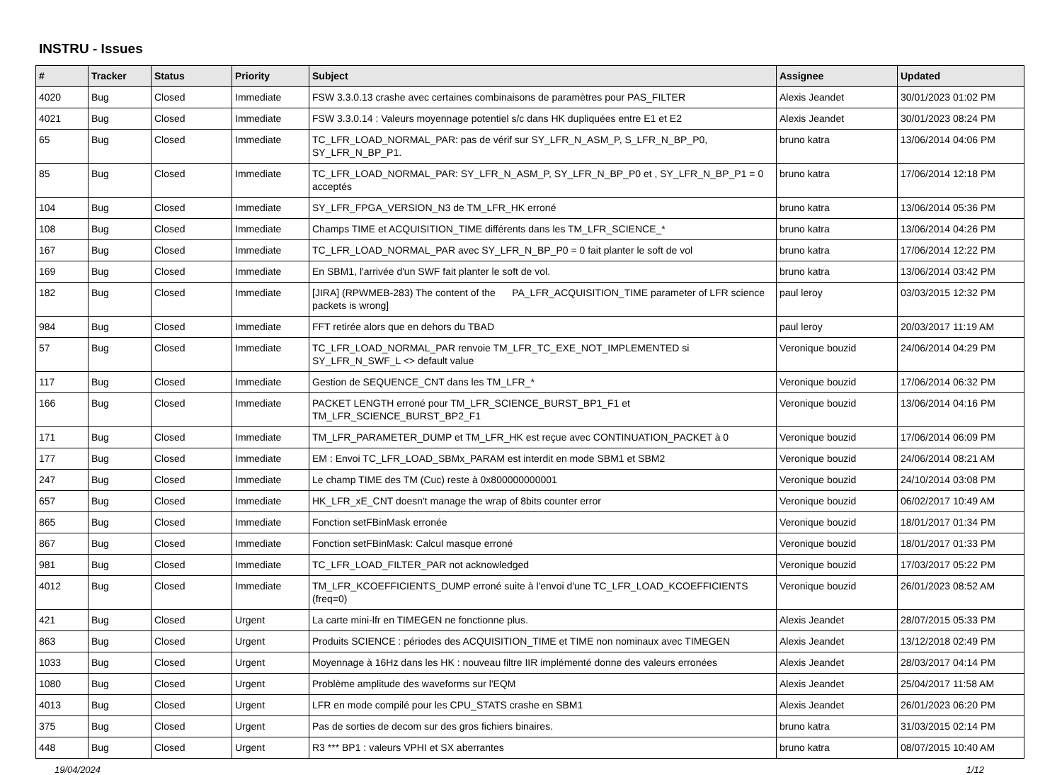INSTRU - Issues
| # | Tracker | Status | Priority | Subject | Assignee | Updated |
| --- | --- | --- | --- | --- | --- | --- |
| 4020 | Bug | Closed | Immediate | FSW 3.3.0.13 crashe avec certaines combinaisons de paramètres pour PAS_FILTER | Alexis Jeandet | 30/01/2023 01:02 PM |
| 4021 | Bug | Closed | Immediate | FSW 3.3.0.14 : Valeurs moyennage potentiel s/c dans HK dupliquées entre E1 et E2 | Alexis Jeandet | 30/01/2023 08:24 PM |
| 65 | Bug | Closed | Immediate | TC_LFR_LOAD_NORMAL_PAR: pas de vérif sur SY_LFR_N_ASM_P, S_LFR_N_BP_P0, SY_LFR_N_BP_P1. | bruno katra | 13/06/2014 04:06 PM |
| 85 | Bug | Closed | Immediate | TC_LFR_LOAD_NORMAL_PAR: SY_LFR_N_ASM_P, SY_LFR_N_BP_P0 et , SY_LFR_N_BP_P1 = 0 acceptés | bruno katra | 17/06/2014 12:18 PM |
| 104 | Bug | Closed | Immediate | SY_LFR_FPGA_VERSION_N3 de TM_LFR_HK erroné | bruno katra | 13/06/2014 05:36 PM |
| 108 | Bug | Closed | Immediate | Champs TIME et ACQUISITION_TIME différents dans les TM_LFR_SCIENCE_* | bruno katra | 13/06/2014 04:26 PM |
| 167 | Bug | Closed | Immediate | TC_LFR_LOAD_NORMAL_PAR avec SY_LFR_N_BP_P0 = 0 fait planter le soft de vol | bruno katra | 17/06/2014 12:22 PM |
| 169 | Bug | Closed | Immediate | En SBM1, l'arrivée d'un SWF fait planter le soft de vol. | bruno katra | 13/06/2014 03:42 PM |
| 182 | Bug | Closed | Immediate | [JIRA] (RPWMEB-283) The content of the PA_LFR_ACQUISITION_TIME parameter of LFR science packets is wrong] | paul leroy | 03/03/2015 12:32 PM |
| 984 | Bug | Closed | Immediate | FFT retirée alors que en dehors du TBAD | paul leroy | 20/03/2017 11:19 AM |
| 57 | Bug | Closed | Immediate | TC_LFR_LOAD_NORMAL_PAR renvoie TM_LFR_TC_EXE_NOT_IMPLEMENTED si SY_LFR_N_SWF_L <> default value | Veronique bouzid | 24/06/2014 04:29 PM |
| 117 | Bug | Closed | Immediate | Gestion de SEQUENCE_CNT dans les TM_LFR_* | Veronique bouzid | 17/06/2014 06:32 PM |
| 166 | Bug | Closed | Immediate | PACKET LENGTH erroné pour TM_LFR_SCIENCE_BURST_BP1_F1 et TM_LFR_SCIENCE_BURST_BP2_F1 | Veronique bouzid | 13/06/2014 04:16 PM |
| 171 | Bug | Closed | Immediate | TM_LFR_PARAMETER_DUMP et TM_LFR_HK est reçue avec CONTINUATION_PACKET à 0 | Veronique bouzid | 17/06/2014 06:09 PM |
| 177 | Bug | Closed | Immediate | EM : Envoi TC_LFR_LOAD_SBMx_PARAM est interdit en mode SBM1 et SBM2 | Veronique bouzid | 24/06/2014 08:21 AM |
| 247 | Bug | Closed | Immediate | Le champ TIME des TM (Cuc) reste à 0x800000000001 | Veronique bouzid | 24/10/2014 03:08 PM |
| 657 | Bug | Closed | Immediate | HK_LFR_xE_CNT doesn't manage the wrap of 8bits counter error | Veronique bouzid | 06/02/2017 10:49 AM |
| 865 | Bug | Closed | Immediate | Fonction setFBinMask erronée | Veronique bouzid | 18/01/2017 01:34 PM |
| 867 | Bug | Closed | Immediate | Fonction setFBinMask: Calcul masque erroné | Veronique bouzid | 18/01/2017 01:33 PM |
| 981 | Bug | Closed | Immediate | TC_LFR_LOAD_FILTER_PAR not acknowledged | Veronique bouzid | 17/03/2017 05:22 PM |
| 4012 | Bug | Closed | Immediate | TM_LFR_KCOEFFICIENTS_DUMP erroné suite à l'envoi d'une TC_LFR_LOAD_KCOEFFICIENTS (freq=0) | Veronique bouzid | 26/01/2023 08:52 AM |
| 421 | Bug | Closed | Urgent | La carte mini-lfr en TIMEGEN ne fonctionne plus. | Alexis Jeandet | 28/07/2015 05:33 PM |
| 863 | Bug | Closed | Urgent | Produits SCIENCE : périodes des ACQUISITION_TIME et TIME non nominaux avec TIMEGEN | Alexis Jeandet | 13/12/2018 02:49 PM |
| 1033 | Bug | Closed | Urgent | Moyennage à 16Hz dans les HK : nouveau filtre IIR implémenté donne des valeurs erronées | Alexis Jeandet | 28/03/2017 04:14 PM |
| 1080 | Bug | Closed | Urgent | Problème amplitude des waveforms sur l'EQM | Alexis Jeandet | 25/04/2017 11:58 AM |
| 4013 | Bug | Closed | Urgent | LFR en mode compilé pour les CPU_STATS crashe en SBM1 | Alexis Jeandet | 26/01/2023 06:20 PM |
| 375 | Bug | Closed | Urgent | Pas de sorties de decom sur des gros fichiers binaires. | bruno katra | 31/03/2015 02:14 PM |
| 448 | Bug | Closed | Urgent | R3 *** BP1 : valeurs VPHI et SX aberrantes | bruno katra | 08/07/2015 10:40 AM |
19/04/2024 1/12